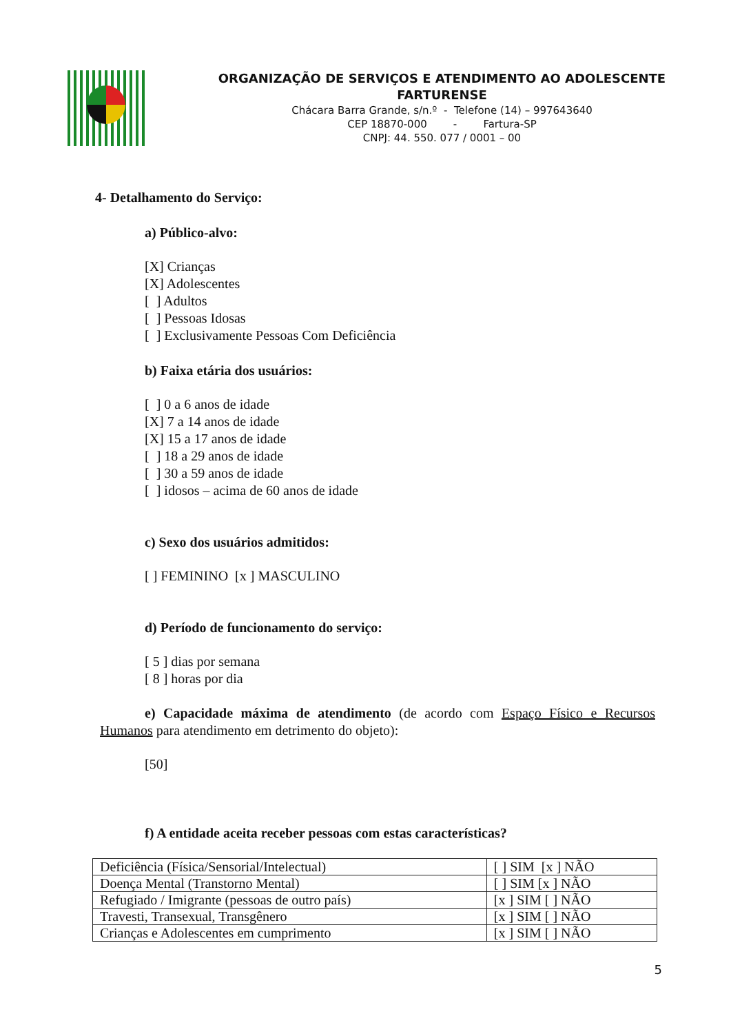ORGANIZAÇÃO DE SERVIÇOS E ATENDIMENTO AO ADOLESCENTE
FARTURENSE
Chácara Barra Grande, s/n.º - Telefone (14) – 997643640
CEP 18870-000 - Fartura-SP
CNPJ: 44. 550. 077 / 0001 – 00
4- Detalhamento do Serviço:
a) Público-alvo:
[X] Crianças
[X] Adolescentes
[ ] Adultos
[ ] Pessoas Idosas
[ ] Exclusivamente Pessoas Com Deficiência
b) Faixa etária dos usuários:
[ ] 0 a 6 anos de idade
[X] 7 a 14 anos de idade
[X] 15 a 17 anos de idade
[ ] 18 a 29 anos de idade
[ ] 30 a 59 anos de idade
[ ] idosos – acima de 60 anos de idade
c) Sexo dos usuários admitidos:
[ ] FEMININO [x ] MASCULINO
d) Período de funcionamento do serviço:
[ 5 ] dias por semana
[ 8 ] horas por dia
e) Capacidade máxima de atendimento (de acordo com Espaço Físico e Recursos Humanos para atendimento em detrimento do objeto):
[50]
f) A entidade aceita receber pessoas com estas características?
| Deficiência (Física/Sensorial/Intelectual) | [ ] SIM [x ] NÃO |
| Doença Mental (Transtorno Mental) | [ ] SIM [x ] NÃO |
| Refugiado / Imigrante (pessoas de outro país) | [x ] SIM [ ] NÃO |
| Travesti, Transexual, Transgênero | [x ] SIM [ ] NÃO |
| Crianças e Adolescentes em cumprimento | [x ] SIM [ ] NÃO |
5